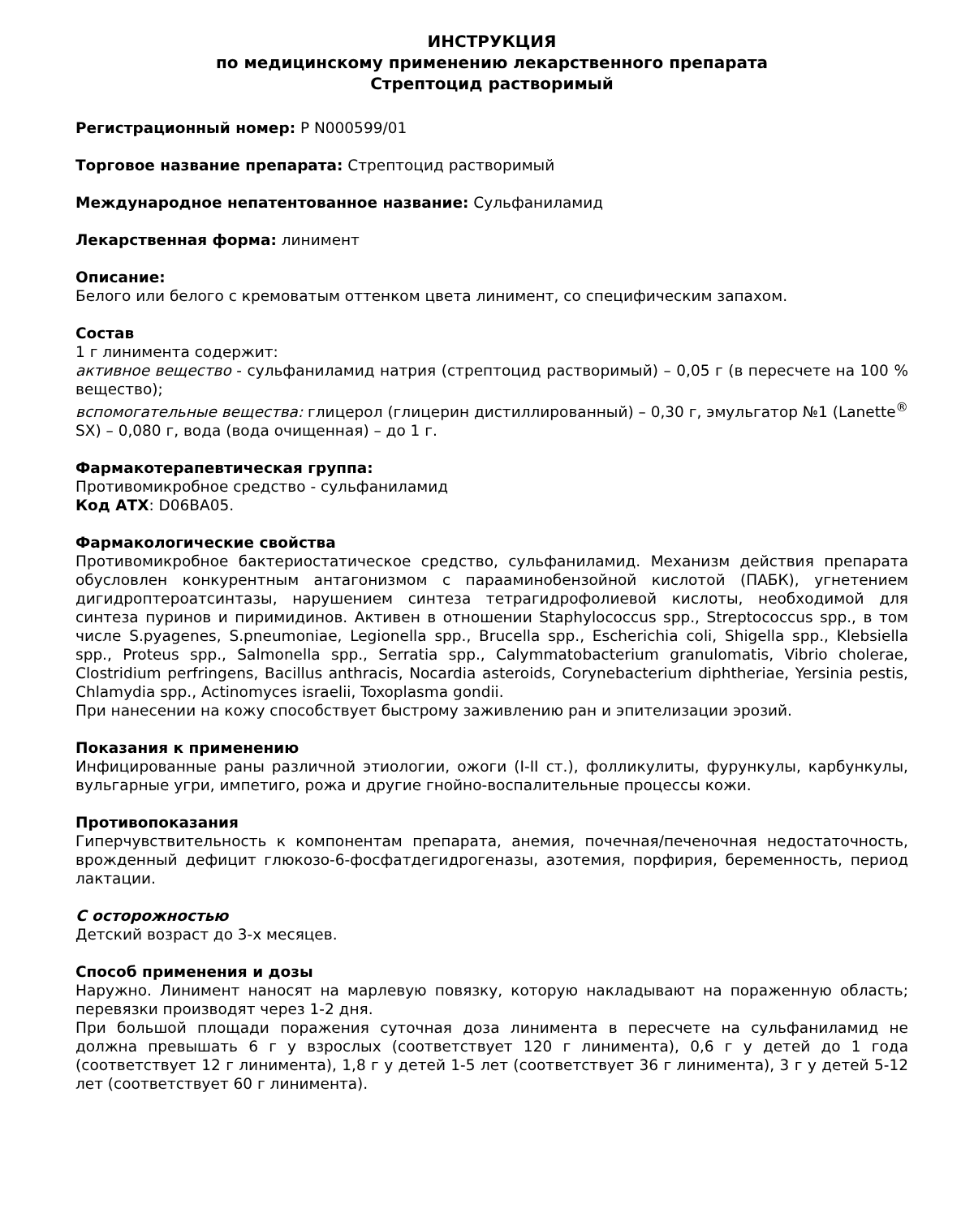ИНСТРУКЦИЯ
по медицинскому применению лекарственного препарата
Стрептоцид растворимый
Регистрационный номер: Р N000599/01
Торговое название препарата: Стрептоцид растворимый
Международное непатентованное название: Сульфаниламид
Лекарственная форма: линимент
Описание:
Белого или белого с кремоватым оттенком цвета линимент, со специфическим запахом.
Состав
1 г линимента содержит:
активное вещество - сульфаниламид натрия (стрептоцид растворимый) – 0,05 г (в пересчете на 100 % вещество);
вспомогательные вещества: глицерол (глицерин дистиллированный) – 0,30 г, эмульгатор №1 (Lanette<sup>®</sup> SX) – 0,080 г, вода (вода очищенная) – до 1 г.
Фармакотерапевтическая группа:
Противомикробное средство - сульфаниламид
Код АТХ: D06BA05.
Фармакологические свойства
Противомикробное бактериостатическое средство, сульфаниламид. Механизм действия препарата обусловлен конкурентным антагонизмом с парааминобензойной кислотой (ПАБК), угнетением дигидроптероатсинтазы, нарушением синтеза тетрагидрофолиевой кислоты, необходимой для синтеза пуринов и пиримидинов. Активен в отношении Staphylococcus spp., Streptococcus spp., в том числе S.pyagenes, S.pneumoniae, Legionella spp., Brucella spp., Escherichia coli, Shigella spp., Klebsiella spp., Proteus spp., Salmonella spp., Serratia spp., Calymmatobacterium granulomatis, Vibrio cholerae, Clostridium perfringens, Bacillus anthracis, Nocardia asteroids, Corynebacterium diphtheriae, Yersinia pestis, Chlamydia spp., Actinomyces israelii, Toxoplasma gondii.
При нанесении на кожу способствует быстрому заживлению ран и эпителизации эрозий.
Показания к применению
Инфицированные раны различной этиологии, ожоги (I-II ст.), фолликулиты, фурункулы, карбункулы, вульгарные угри, импетиго, рожа и другие гнойно-воспалительные процессы кожи.
Противопоказания
Гиперчувствительность к компонентам препарата, анемия, почечная/печеночная недостаточность, врожденный дефицит глюкозо-6-фосфатдегидрогеназы, азотемия, порфирия, беременность, период лактации.
С осторожностью
Детский возраст до 3-х месяцев.
Способ применения и дозы
Наружно. Линимент наносят на марлевую повязку, которую накладывают на пораженную область; перевязки производят через 1-2 дня.
При большой площади поражения суточная доза линимента в пересчете на сульфаниламид не должна превышать 6 г у взрослых (соответствует 120 г линимента), 0,6 г у детей до 1 года (соответствует 12 г линимента), 1,8 г у детей 1-5 лет (соответствует 36 г линимента), 3 г у детей 5-12 лет (соответствует 60 г линимента).